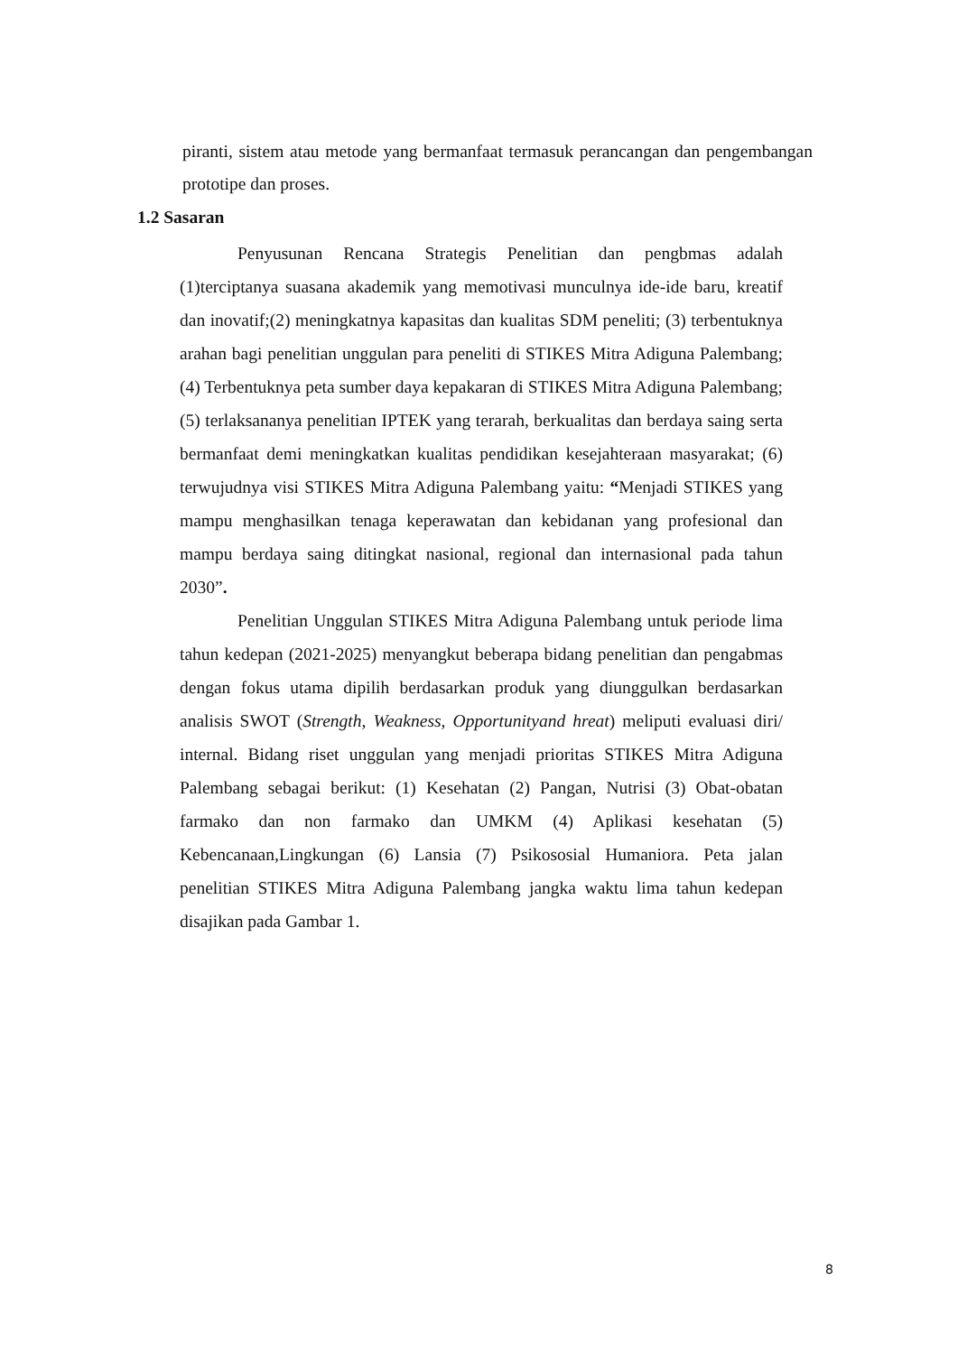piranti, sistem atau metode yang bermanfaat termasuk perancangan dan pengembangan prototipe dan proses.
1.2 Sasaran
Penyusunan Rencana Strategis Penelitian dan pengbmas adalah (1)terciptanya suasana akademik yang memotivasi munculnya ide-ide baru, kreatif dan inovatif;(2) meningkatnya kapasitas dan kualitas SDM peneliti; (3) terbentuknya arahan bagi penelitian unggulan para peneliti di STIKES Mitra Adiguna Palembang; (4) Terbentuknya peta sumber daya kepakaran di STIKES Mitra Adiguna Palembang; (5) terlaksananya penelitian IPTEK yang terarah, berkualitas dan berdaya saing serta bermanfaat demi meningkatkan kualitas pendidikan kesejahteraan masyarakat; (6) terwujudnya visi STIKES Mitra Adiguna Palembang yaitu: “Menjadi STIKES yang mampu menghasilkan tenaga keperawatan dan kebidanan yang profesional dan mampu berdaya saing ditingkat nasional, regional dan internasional pada tahun 2030”.
Penelitian Unggulan STIKES Mitra Adiguna Palembang untuk periode lima tahun kedepan (2021-2025) menyangkut beberapa bidang penelitian dan pengabmas dengan fokus utama dipilih berdasarkan produk yang diunggulkan berdasarkan analisis SWOT (Strength, Weakness, Opportunityand hreat) meliputi evaluasi diri/ internal. Bidang riset unggulan yang menjadi prioritas STIKES Mitra Adiguna Palembang sebagai berikut: (1) Kesehatan (2) Pangan, Nutrisi (3) Obat-obatan farmako dan non farmako dan UMKM (4) Aplikasi kesehatan (5) Kebencanaan,Lingkungan (6) Lansia (7) Psikososial Humaniora. Peta jalan penelitian STIKES Mitra Adiguna Palembang jangka waktu lima tahun kedepan disajikan pada Gambar 1.
8